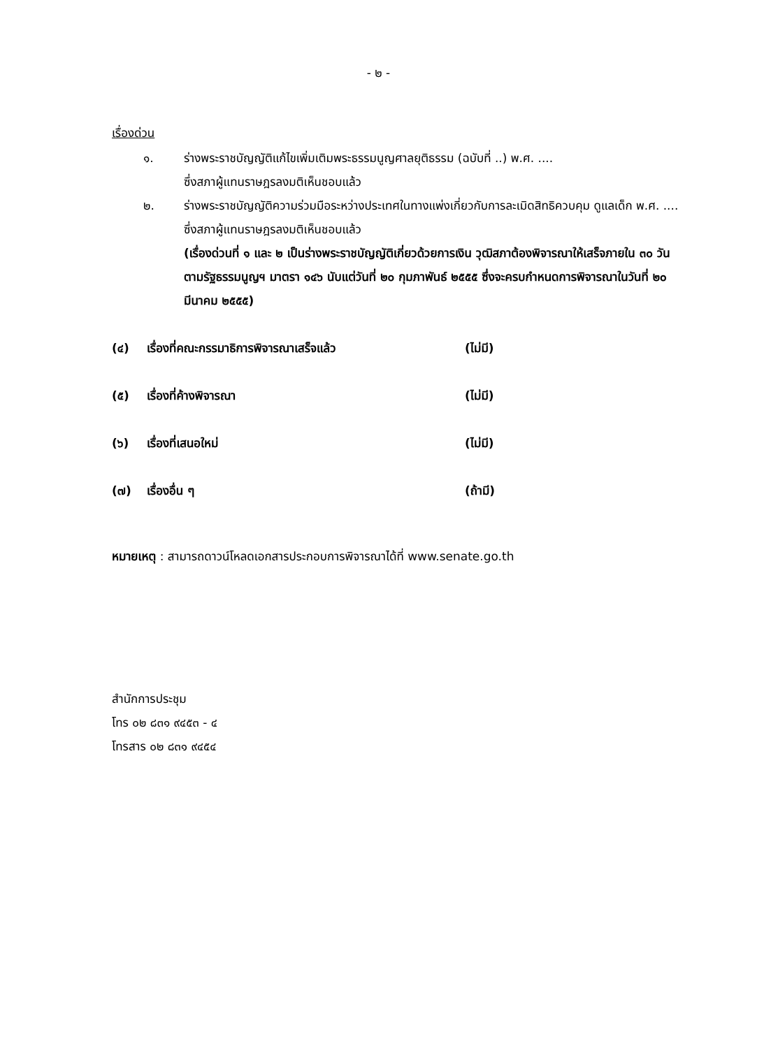- ๒ -
เรื่องด่วน
๑. ร่างพระราชบัญญัติแก้ไขเพิ่มเติมพระธรรมนูญศาลยุติธรรม (ฉบับที่ ..) พ.ศ. ....
ซึ่งสภาผู้แทนราษฎรลงมติเห็นชอบแล้ว
๒. ร่างพระราชบัญญัติความร่วมมือระหว่างประเทศในทางแพ่งเกี่ยวกับการละเมิดสิทธิควบคุม ดูแลเด็ก พ.ศ. ....
ซึ่งสภาผู้แทนราษฎรลงมติเห็นชอบแล้ว
(เรื่องด่วนที่ ๑ และ ๒ เป็นร่างพระราชบัญญัติเกี่ยวด้วยการเงิน วุฒิสภาต้องพิจารณาให้เสร็จภายใน ๓๐ วัน ตามรัฐธรรมนูญฯ มาตรา ๑๔๖ นับแต่วันที่ ๒๐ กุมภาพันธ์ ๒๕๕๕ ซึ่งจะครบกำหนดการพิจารณาในวันที่ ๒๐ มีนาคม ๒๕๕๕)
(๔) เรื่องที่คณะกรรมาธิการพิจารณาเสร็จแล้ว (ไม่มี)
(๕) เรื่องที่ค้างพิจารณา (ไม่มี)
(๖) เรื่องที่เสนอใหม่ (ไม่มี)
(๗) เรื่องอื่น ๆ (ถ้ามี)
หมายเหตุ : สามารถดาวน์โหลดเอกสารประกอบการพิจารณาได้ที่ www.senate.go.th
สำนักการประชุม
โทร ๐๒ ๘๓๑ ๙๔๕๓ - ๔
โทรสาร ๐๒ ๘๓๑ ๙๔๕๔